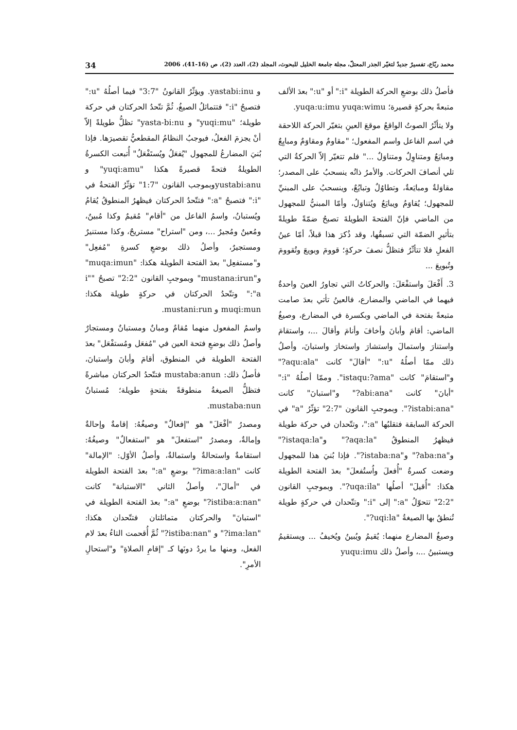محمد ربّاع، تفسيرٌ جديدٌ لتغيّر الجذر المعتلّ، مجلة جامعة الخليل للبحوث، المجلد (2)، العدد (2)، ص (16-41)، 2006 34
فأصلُ ذلك بوضعِ الحركة الطويلة "i:" أو "u:" بعدَ الألف متبعةً بحركةٍ قصيرة؛ yuqa:u:imu yuqa:wimu.
ولا يتأثّرُ الصوتُ الواقعُ موقعَ العينِ بتغيّر الحركة اللاحقة في اسم الفاعل واسم المفعول؛ "مقاومٌ ومقاوَمٌ ومبايِعٌ ومبايَعٌ ومتناوِلٌ ومتناوَلٌ ..." فلم تتغيّر إلاّ الحركةُ التي تلي أنصافَ الحركات. والأمرُ ذاتُه ينسحبُ على المصدر؛ مقاوَلةٌ ومبايَعةٌ، وتطاوُلٌ وتبايُعٌ، وينسحبُ على المبنيِّ للمجهول؛ يُقاوَمُ ويبايَعُ ويُتناوَلُ، وأمّا المبنيُّ للمجهول من الماضي فإنّ الفتحةَ الطويلةَ تصبحُ ضمّةً طويلةً بتأثيرِ الضمّة التي تسبقُها، وقد ذُكرَ هذا قبلاً، أمّا عينُ الفعلِ فلا تتأثّرُ فتظلُّ نصفَ حركةٍ؛ قوومَ وبويعَ وتُقوومَ وتُبويعَ ...
3. أَفْعَلَ واستفْعَلَ: والحركاتُ التي تجاورُ العينَ واحدةٌ فيهما في الماضي والمضارع، فالعينُ تأتي بعدَ صامت متبعةً بفتحة في الماضي وبكسرة في المضارع، وصيغُ الماضي: أقامَ وأبانَ وأخافَ وأنامَ وأقالَ ...، واستقامَ واستنارَ واستمالَ واستشارَ واستخارَ واستبانَ، وأصلُ ذلك ممّا أصلُهُ "u:" "أقالَ" كانت "aqu:ala?" و"استقامَ" كانت "istaqu:?ama". وممّا أصلُهُ "i:" "أبانَ" كانت "abi:ana?" و"استبانَ" كانت "istabi:ana?". وبموجبِ القانون "2:7" تؤثّرُ "a" في الحركة السابقة فتقلبُها "a:"، وتتّحدان في حركة طويلة فيظهرُ المنطوقُ "aqa:la?" و"istaqa:la?" و"aba:na?" و"istaba:na?". فإذا بُنيَ هذا للمجهول وضعت كسرةُ "أُفعلَ واُستُفعلَ" بعدَ الفتحة الطويلة هكذا: "أُقيلَ" أصلُها "uqa:ila?". وبموجبِ القانون "2:2" تتحوّلُ "a:" إلى "i:" وتتّحدان في حركةٍ طويلة تُنطقُ بها الصيغةُ "uqi:la?".
وصيغُ المضارع منهما: يُقيمُ ويُبينُ ويُخيفُ ... ويستقيمُ ويستبينُ ...، وأصلُ ذلك yuqu:imu
و yastabi:inu. ويؤثّرُ القانونُ "3:7" فيما أصلُهُ "u:" فتصبحُ "i:" فتتماثلُ الصيغُ، ثُمَّ تتّحدُ الحركتان في حركة طويلة؛ "yuqi:mu" و yasta-bi:nu" تظلُّ طويلةً إلاّ أنْ يجزمَ الفعلُ، فيوجبُ النظامُ المقطعيُّ تقصيرَها. فإذا بُنيَ المضارعُ للمجهول "يُفعَلُ ويُستَفْعَلُ" أُتبعت الكسرةُ الطويلةُ فتحةً قصيرةً هكذا "yuqi:amu" و yustabi:anuوبموجب القانون "1:7" تؤثّرُ الفتحةُ في "i:" فتصبحُ "a:" فتتّحدُ الحركتان فيظهرُ المنطوقُ يُقامُ ويُستبانُ، واسمُ الفاعل من "أقام" مُقيمٌ وكذا مُبينٌ، ومُعينٌ ومُجيرٌ ...، ومن "استراح" مستريحٌ، وكذا مستنيرٌ ومستجيرٌ، وأصلُ ذلك بوضعِ كسرةِ "مُفعِل" و"مستفعِل" بعدَ الفتحة الطويلة هكذا: "muqa:imun" و"mustana:irun" وبموجبِ القانون "2:2" تصبحُ "i" "a:" وتتّحدُ الحركتان في حركةٍ طويلة هكذا: muqi:mun و mustani:run.
واسمُ المفعول منهما مُقامٌ ومبانٌ ومستبانٌ ومستجارٌ وأصلُ ذلك بوضعِ فتحة العين في "مُفعَل ومُستفْعَل" بعدَ الفتحة الطويلة في المنطوق، أقامَ وأبانَ واستبانَ، فأصلُ ذلك: mustaba:anun فتتّحدُ الحركتان مباشرةً فتظلُّ الصيغةُ منطوقةً بفتحةٍ طويلة؛ مُستبانٌ mustaba:nun.
ومصدرُ "أفْعَلَ" هو "إفعالٌ" وصيغُهُ: إقامةٌ وإحالةٌ وإمالةٌ، ومصدرُ "استفعلَ" هو "استفعالٌ" وصيغُهُ: استقامةٌ واستحالةٌ واستمالةٌ، وأصلُ الأوّل: "الإمالة" كانت "ima:a:lan?" بوضعِ "a:" بعدَ الفتحة الطويلة في "أمالَ"، وأصلُ الثاني "الاستبانة" كانت "istiba:a:nan?" بوضعِ "a:" بعدَ الفتحة الطويلة في "استبانَ" والحركتان متماثلتان فتتّحدان هكذا: "ima:lan?" و "istiba:nan?" ثُمَّ أُقحمت التاءُ بعدَ لام الفعل، ومنها ما يردُ دونَها كـ "إقامِ الصلاةِ" و"استحالِ الأمرِ".